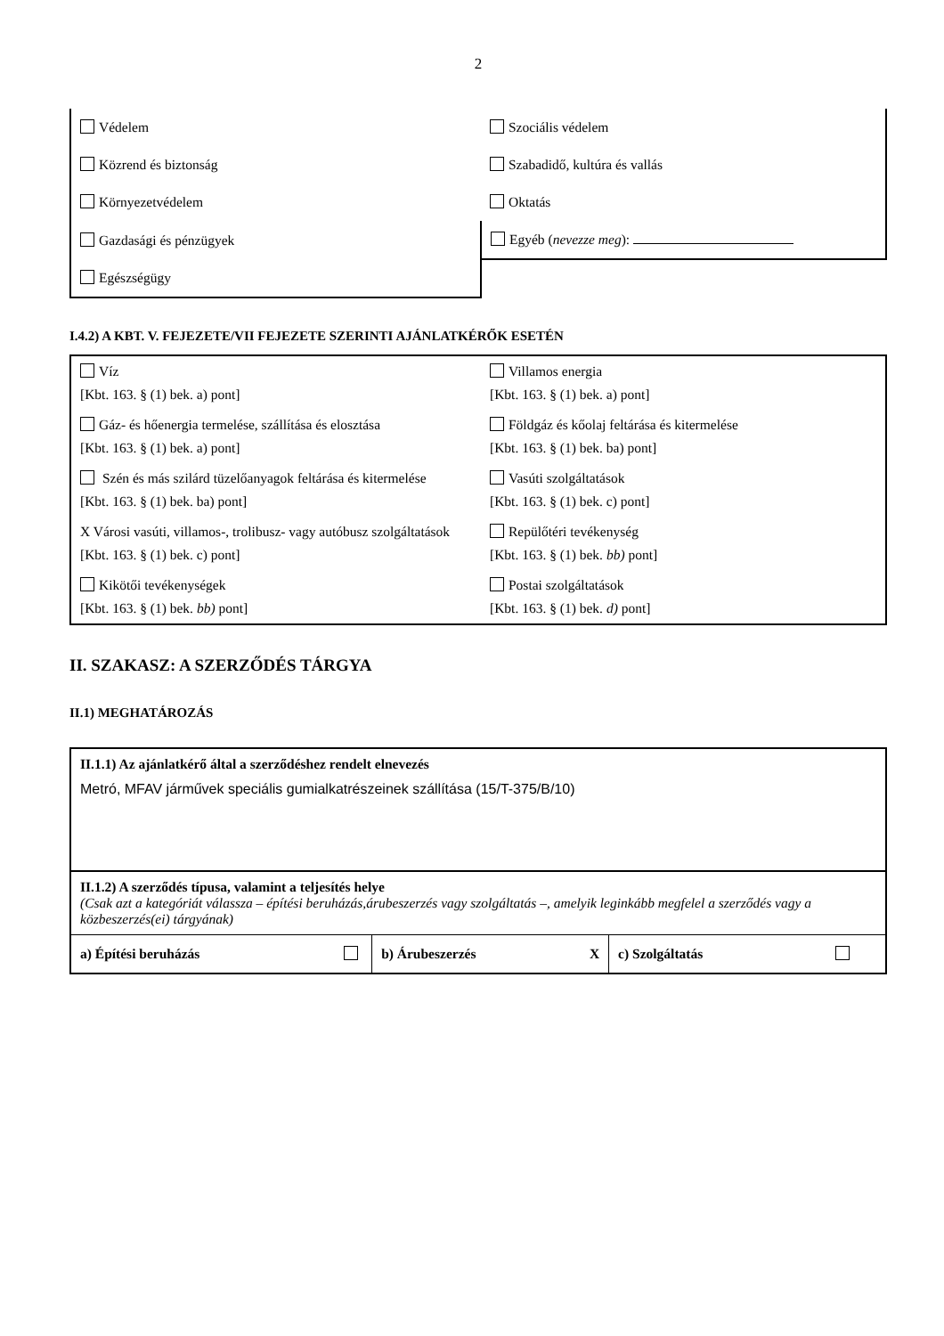2
| Védelem | Szociális védelem |
| Közrend és biztonság | Szabadidő, kultúra és vallás |
| Környezetvédelem | Oktatás |
| Gazdasági és pénzügyek | Egyéb ( nevezze meg ): |
| Egészségügy | |
I.4.2) A KBT. V. FEJEZETE/VII FEJEZETE SZERINTI AJÁNLATKÉRŐK ESETÉN
| Víz [Kbt. 163. § (1) bek. a) pont] | Villamos energia [Kbt. 163. § (1) bek. a) pont] |
| Gáz- és hőenergia termelése, szállítása és elosztása [Kbt. 163. § (1) bek. a) pont] | Földgáz és kőolaj feltárása és kitermelése [Kbt. 163. § (1) bek. ba) pont] |
| Szén és más szilárd tüzelőanyagok feltárása és kitermelése [Kbt. 163. § (1) bek. ba) pont] | Vasúti szolgáltatások [Kbt. 163. § (1) bek. c) pont] |
| X Városi vasúti, villamos-, trolibusz- vagy autóbusz szolgáltatások [Kbt. 163. § (1) bek. c) pont] | Repülőtéri tevékenység [Kbt. 163. § (1) bek. bb) pont] |
| Kikötői tevékenységek [Kbt. 163. § (1) bek. bb) pont] | Postai szolgáltatások [Kbt. 163. § (1) bek. d) pont] |
II. SZAKASZ: A SZERZŐDÉS TÁRGYA
II.1) MEGHATÁROZÁS
II.1.1) Az ajánlatkérő által a szerződéshez rendelt elnevezés
Metró, MFAV járművek speciális gumialkatrészeinek szállítása (15/T-375/B/10)
II.1.2) A szerződés típusa, valamint a teljesítés helye
(Csak azt a kategóriát válassza – építési beruházás,árubeszerzés vagy szolgáltatás –, amelyik leginkább megfelel a szerződés vagy a közbeszerzés(ei) tárgyának)
| a) Építési beruházás | b) Árubeszerzés X | c) Szolgáltatás |